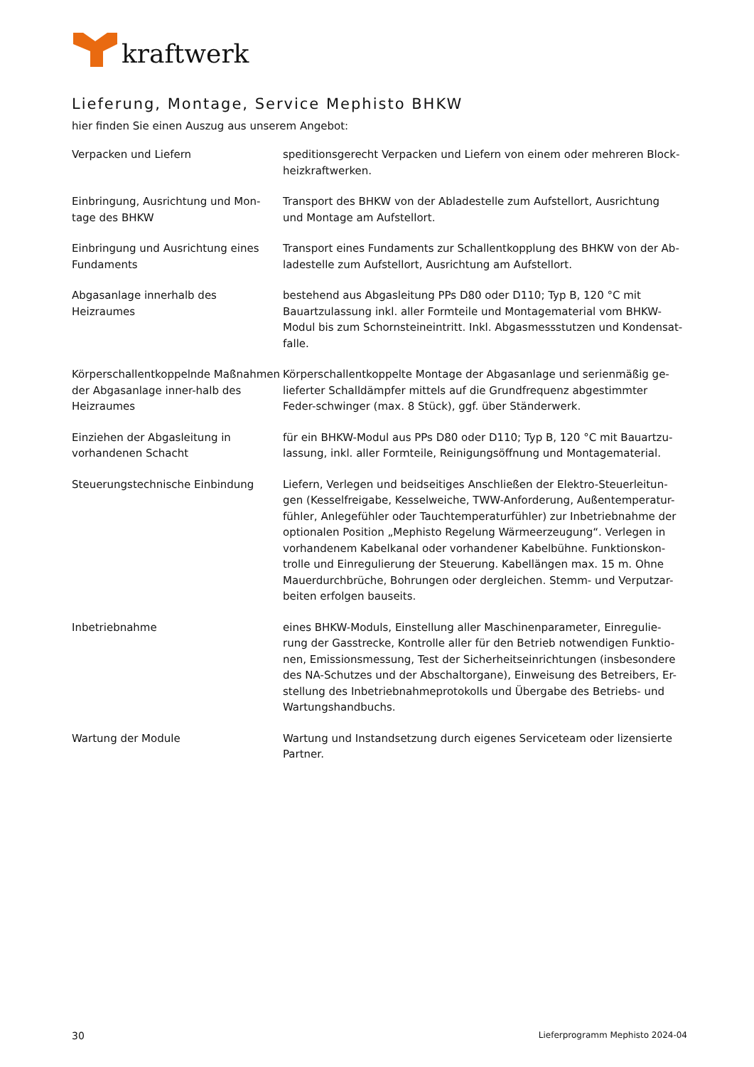kraftwerk
Lieferung, Montage, Service Mephisto BHKW
hier finden Sie einen Auszug aus unserem Angebot:
| Verpacken und Liefern | speditionsgerecht Verpacken und Liefern von einem oder mehreren Block-heizkraftwerken. |
| Einbringung, Ausrichtung und Mon-tage des BHKW | Transport des BHKW von der Abladestelle zum Aufstellort, Ausrichtung und Montage am Aufstellort. |
| Einbringung und Ausrichtung eines Fundaments | Transport eines Fundaments zur Schallentkopplung des BHKW von der Ab-ladestelle zum Aufstellort, Ausrichtung am Aufstellort. |
| Abgasanlage innerhalb des Heizraumes | bestehend aus Abgasleitung PPs D80 oder D110; Typ B, 120 °C mit Bauartzulassung inkl. aller Formteile und Montagematerial vom BHKW-Modul bis zum Schornsteineintritt. Inkl. Abgasmessstutzen und Kondensat-falle. |
| Körperschallentkoppelnde Maßnahmen der Abgasanlage inner-halb des Heizraumes | Körperschallentkoppelte Montage der Abgasanlage und serienmäßig ge-lieferter Schalldämpfer mittels auf die Grundfrequenz abgestimmter Feder-schwinger (max. 8 Stück), ggf. über Ständerwerk. |
| Einziehen der Abgasleitung in vorhandenen Schacht | für ein BHKW-Modul aus PPs D80 oder D110; Typ B, 120 °C mit Bauartzu-lassung, inkl. aller Formteile, Reinigungsöffnung und Montagematerial. |
| Steuerungstechnische Einbindung | Liefern, Verlegen und beidseitiges Anschließen der Elektro-Steuerleitun-gen (Kesselfreigabe, Kesselweiche, TWW-Anforderung, Außentemperatur-fühler, Anlegefühler oder Tauchtemperaturfühler) zur Inbetriebnahme der optionalen Position „Mephisto Regelung Wärmeerzeugung“. Verlegen in vorhandenem Kabelkanal oder vorhandener Kabelbühne. Funktionskon-trolle und Einregulierung der Steuerung. Kabellängen max. 15 m. Ohne Mauerdurchbrüche, Bohrungen oder dergleichen. Stemm- und Verputzar-beiten erfolgen bauseits. |
| Inbetriebnahme | eines BHKW-Moduls, Einstellung aller Maschinenparameter, Einregulie-rung der Gasstrecke, Kontrolle aller für den Betrieb notwendigen Funktio-nen, Emissionsmessung, Test der Sicherheitseinrichtungen (insbesondere des NA-Schutzes und der Abschaltorgane), Einweisung des Betreibers, Er-stellung des Inbetriebnahmeprotokolls und Übergabe des Betriebs- und Wartungshandbuchs. |
| Wartung der Module | Wartung und Instandsetzung durch eigenes Serviceteam oder lizensierte Partner. |
30 Lieferprogramm Mephisto 2024-04